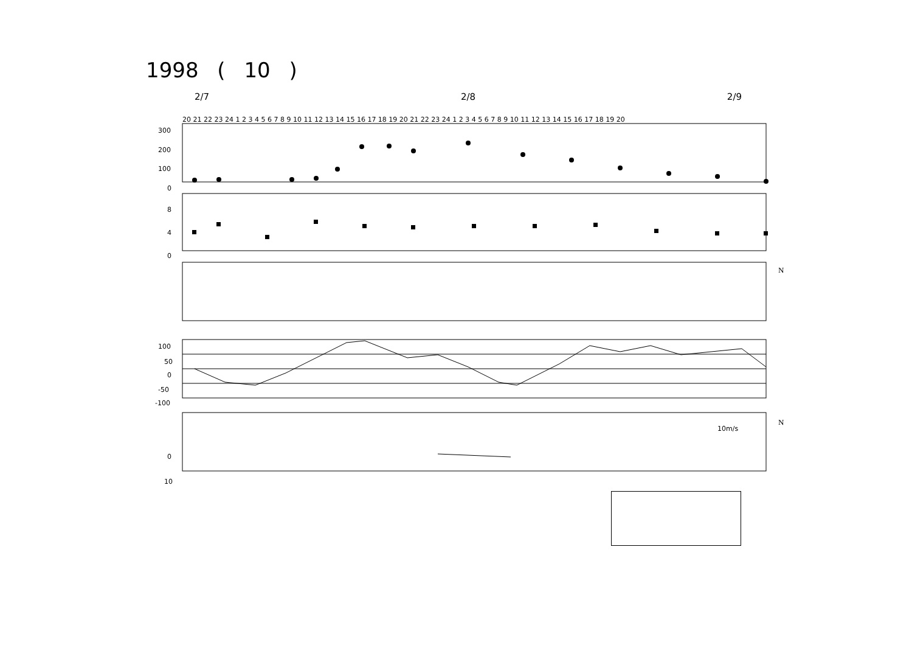1998 ( 10 )
2/7 2/8 2/9
20 21 22 23 24 1 2 3 4 5 6 7 8 9 10 11 12 13 14 15 16 17 18 19 20 21 22 23 24 1 2 3 4 5 6 7 8 9 10 11 12 13 14 15 16 17 18 19 20
300
200
100
0
8
4
0
100
50
0
-50
-100
0
10
10m/s
N
N